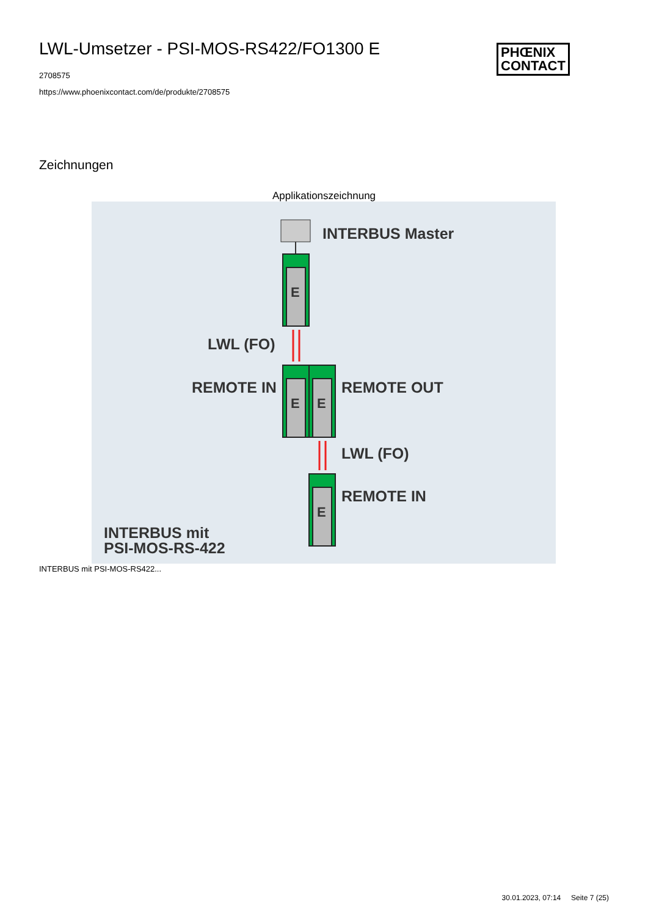LWL-Umsetzer - PSI-MOS-RS422/FO1300 E
2708575
https://www.phoenixcontact.com/de/produkte/2708575
PHŒNIX
CONTACT
Zeichnungen
Applikationszeichnung
INTERBUS Master
E
E
E
E
LWL (FO)
REMOTE IN
REMOTE OUT
LWL (FO)
REMOTE IN
INTERBUS mit
PSI-MOS-RS-422
INTERBUS mit PSI-MOS-RS422...
30.01.2023, 07:14 Seite 7 (25)